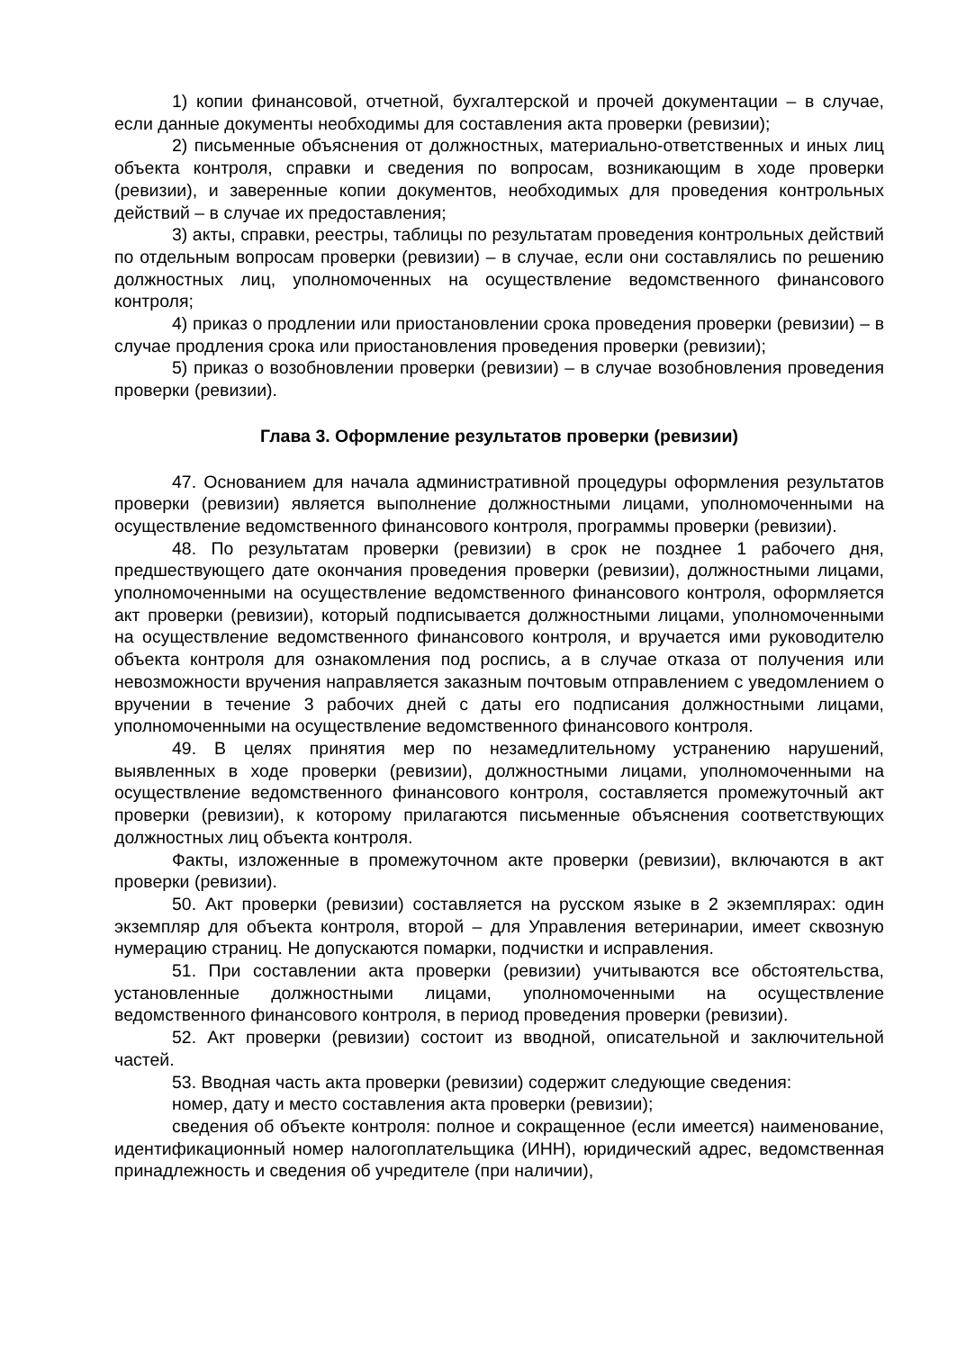1) копии финансовой, отчетной, бухгалтерской и прочей документации – в случае, если данные документы необходимы для составления акта проверки (ревизии);
2) письменные объяснения от должностных, материально-ответственных и иных лиц объекта контроля, справки и сведения по вопросам, возникающим в ходе проверки (ревизии), и заверенные копии документов, необходимых для проведения контрольных действий – в случае их предоставления;
3) акты, справки, реестры, таблицы по результатам проведения контрольных действий по отдельным вопросам проверки (ревизии) – в случае, если они составлялись по решению должностных лиц, уполномоченных на осуществление ведомственного финансового контроля;
4) приказ о продлении или приостановлении срока проведения проверки (ревизии) – в случае продления срока или приостановления проведения проверки (ревизии);
5) приказ о возобновлении проверки (ревизии) – в случае возобновления проведения проверки (ревизии).
Глава 3. Оформление результатов проверки (ревизии)
47. Основанием для начала административной процедуры оформления результатов проверки (ревизии) является выполнение должностными лицами, уполномоченными на осуществление ведомственного финансового контроля, программы проверки (ревизии).
48. По результатам проверки (ревизии) в срок не позднее 1 рабочего дня, предшествующего дате окончания проведения проверки (ревизии), должностными лицами, уполномоченными на осуществление ведомственного финансового контроля, оформляется акт проверки (ревизии), который подписывается должностными лицами, уполномоченными на осуществление ведомственного финансового контроля, и вручается ими руководителю объекта контроля для ознакомления под роспись, а в случае отказа от получения или невозможности вручения направляется заказным почтовым отправлением с уведомлением о вручении в течение 3 рабочих дней с даты его подписания должностными лицами, уполномоченными на осуществление ведомственного финансового контроля.
49. В целях принятия мер по незамедлительному устранению нарушений, выявленных в ходе проверки (ревизии), должностными лицами, уполномоченными на осуществление ведомственного финансового контроля, составляется промежуточный акт проверки (ревизии), к которому прилагаются письменные объяснения соответствующих должностных лиц объекта контроля.
Факты, изложенные в промежуточном акте проверки (ревизии), включаются в акт проверки (ревизии).
50. Акт проверки (ревизии) составляется на русском языке в 2 экземплярах: один экземпляр для объекта контроля, второй – для Управления ветеринарии, имеет сквозную нумерацию страниц. Не допускаются помарки, подчистки и исправления.
51. При составлении акта проверки (ревизии) учитываются все обстоятельства, установленные должностными лицами, уполномоченными на осуществление ведомственного финансового контроля, в период проведения проверки (ревизии).
52. Акт проверки (ревизии) состоит из вводной, описательной и заключительной частей.
53. Вводная часть акта проверки (ревизии) содержит следующие сведения:
номер, дату и место составления акта проверки (ревизии);
сведения об объекте контроля: полное и сокращенное (если имеется) наименование, идентификационный номер налогоплательщика (ИНН), юридический адрес, ведомственная принадлежность и сведения об учредителе (при наличии),